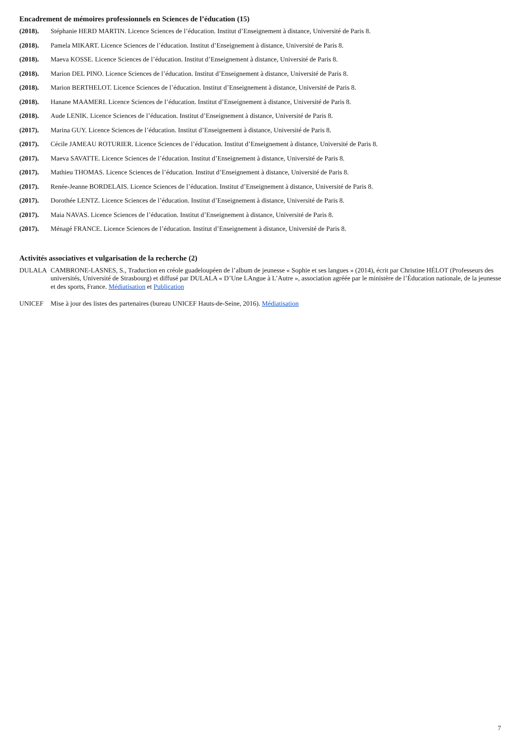Encadrement de mémoires professionnels en Sciences de l’éducation (15)
(2018). Stéphanie HERD MARTIN. Licence Sciences de l’éducation. Institut d’Enseignement à distance, Université de Paris 8.
(2018). Pamela MIKART. Licence Sciences de l’éducation. Institut d’Enseignement à distance, Université de Paris 8.
(2018). Maeva KOSSE. Licence Sciences de l’éducation. Institut d’Enseignement à distance, Université de Paris 8.
(2018). Marion DEL PINO. Licence Sciences de l’éducation. Institut d’Enseignement à distance, Université de Paris 8.
(2018). Marion BERTHELOT. Licence Sciences de l’éducation. Institut d’Enseignement à distance, Université de Paris 8.
(2018). Hanane MAAMERI. Licence Sciences de l’éducation. Institut d’Enseignement à distance, Université de Paris 8.
(2018). Aude LENIK. Licence Sciences de l’éducation. Institut d’Enseignement à distance, Université de Paris 8.
(2017). Marina GUY. Licence Sciences de l’éducation. Institut d’Enseignement à distance, Université de Paris 8.
(2017). Cécile JAMEAU ROTURIER. Licence Sciences de l’éducation. Institut d’Enseignement à distance, Université de Paris 8.
(2017). Maeva SAVATTE. Licence Sciences de l’éducation. Institut d’Enseignement à distance, Université de Paris 8.
(2017). Mathieu THOMAS. Licence Sciences de l’éducation. Institut d’Enseignement à distance, Université de Paris 8.
(2017). Renée-Jeanne BORDELAIS. Licence Sciences de l’éducation. Institut d’Enseignement à distance, Université de Paris 8.
(2017). Dorothée LENTZ. Licence Sciences de l’éducation. Institut d’Enseignement à distance, Université de Paris 8.
(2017). Maia NAVAS. Licence Sciences de l’éducation. Institut d’Enseignement à distance, Université de Paris 8.
(2017). Ménagé FRANCE. Licence Sciences de l’éducation. Institut d’Enseignement à distance, Université de Paris 8.
Activités associatives et vulgarisation de la recherche (2)
DULALA CAMBRONE-LASNES, S., Traduction en créole guadeloupéen de l’album de jeunesse « Sophie et ses langues » (2014), écrit par Christine HÉLOT (Professeurs des universités, Université de Strasbourg) et diffusé par DULALA « D’Une LAngue à L’Autre », association agréée par le ministère de l’Éducation nationale, de la jeunesse et des sports, France. Médiatisation et Publication
UNICEF Mise à jour des listes des partenaires (bureau UNICEF Hauts-de-Seine, 2016). Médiatisation
7